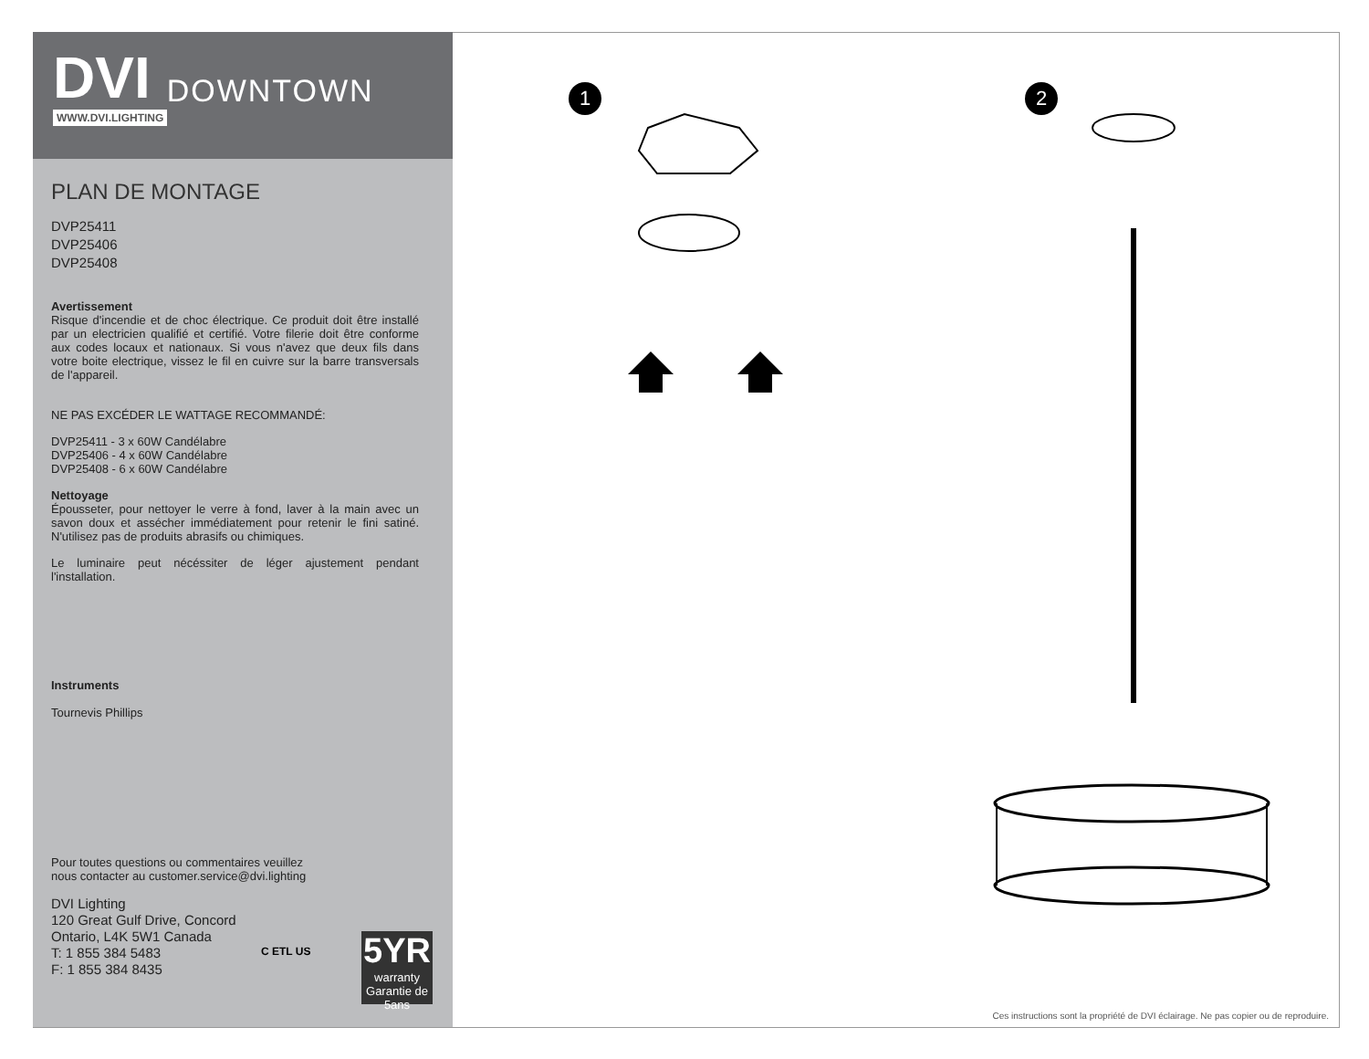DVI DOWNTOWN
WWW.DVI.LIGHTING
PLAN DE MONTAGE
DVP25411
DVP25406
DVP25408
Avertissement
Risque d'incendie et de choc électrique. Ce produit doit être installé par un electricien qualifié et certifié. Votre filerie doit être conforme aux codes locaux et nationaux. Si vous n'avez que deux fils dans votre boite electrique, vissez le fil en cuivre sur la barre transversals de l'appareil.
NE PAS EXCÉDER LE WATTAGE RECOMMANDÉ:
DVP25411 - 3 x 60W Candélabre
DVP25406 - 4 x 60W Candélabre
DVP25408 - 6 x 60W Candélabre
Nettoyage
Épousseter, pour nettoyer le verre à fond, laver à la main avec un savon doux et assécher immédiatement pour retenir le fini satiné. N'utilisez pas de produits abrasifs ou chimiques.
Le luminaire peut nécéssiter de léger ajustement pendant l'installation.
Instruments
Tournevis Phillips
Pour toutes questions ou commentaires veuillez
nous contacter au customer.service@dvi.lighting
DVI Lighting
120 Great Gulf Drive, Concord
Ontario, L4K 5W1 Canada
T: 1 855 384 5483
F: 1 855 384 8435
5YR
warranty
Garantie de 5ans
C ETL US
1 2
Ces instructions sont la propriété de DVI éclairage. Ne pas copier ou de reproduire.